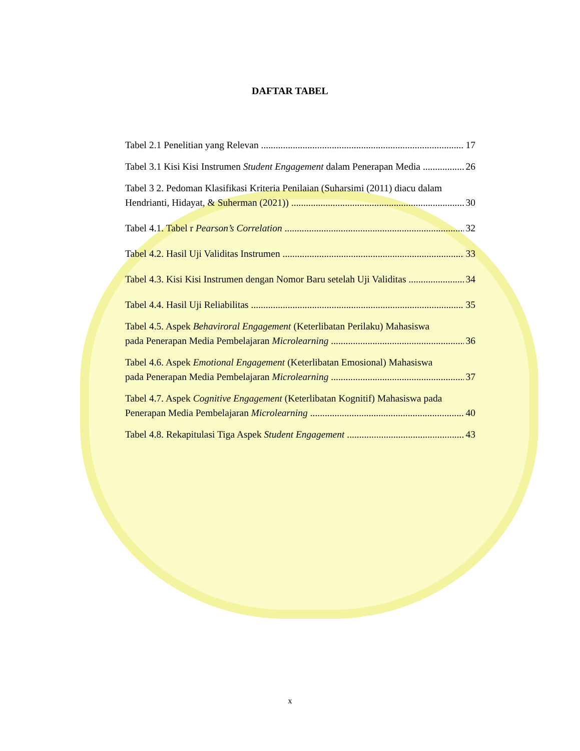DAFTAR TABEL
Tabel 2.1 Penelitian yang Relevan 17
Tabel 3.1 Kisi Kisi Instrumen Student Engagement dalam Penerapan Media 26
Tabel 3 2. Pedoman Klasifikasi Kriteria Penilaian (Suharsimi (2011) diacu dalam
Hendrianti, Hidayat, & Suherman (2021)) 30
Tabel 4.1. Tabel r Pearson’s Correlation 32
Tabel 4.2. Hasil Uji Validitas Instrumen 33
Tabel 4.3. Kisi Kisi Instrumen dengan Nomor Baru setelah Uji Validitas 34
Tabel 4.4. Hasil Uji Reliabilitas 35
Tabel 4.5. Aspek Behaviroral Engagement (Keterlibatan Perilaku) Mahasiswa
pada Penerapan Media Pembelajaran Microlearning 36
Tabel 4.6. Aspek Emotional Engagement (Keterlibatan Emosional) Mahasiswa
pada Penerapan Media Pembelajaran Microlearning 37
Tabel 4.7. Aspek Cognitive Engagement (Keterlibatan Kognitif) Mahasiswa pada
Penerapan Media Pembelajaran Microlearning 40
Tabel 4.8. Rekapitulasi Tiga Aspek Student Engagement 43
x